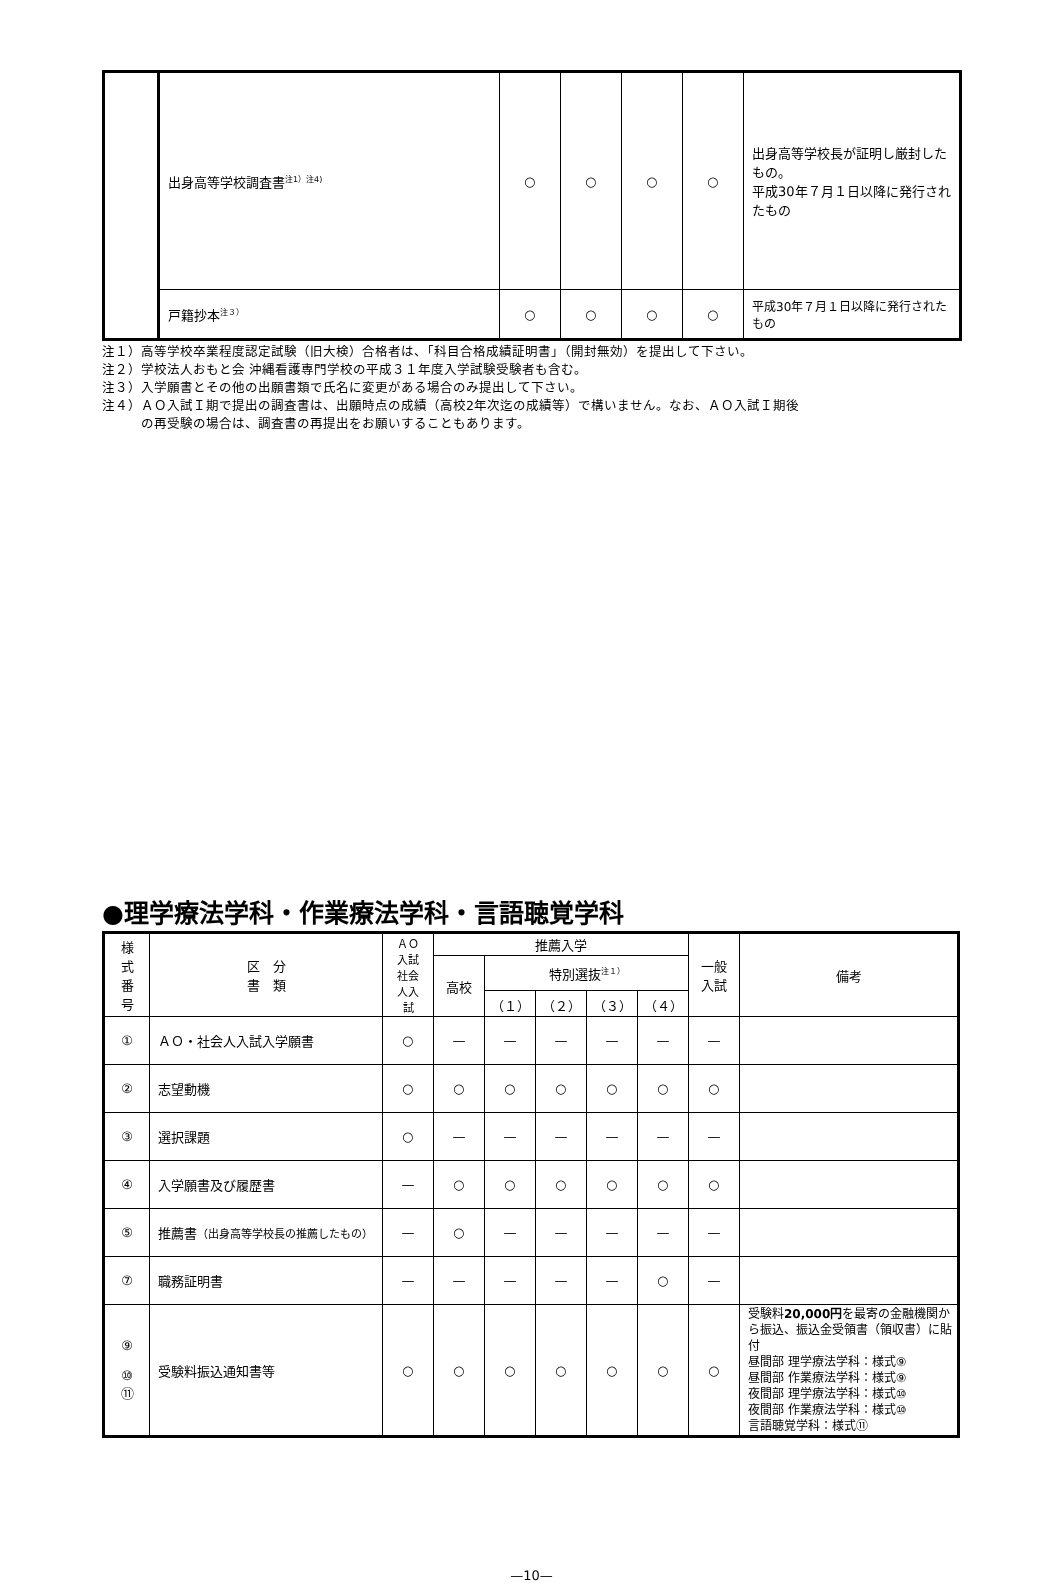| | 出身高等学校調査書<sup>注1）注4)</sup> | ○ | ○ | ○ | ○ | 出身高等学校長が証明し厳封したもの。 平成30年７月１日以降に発行されたもの |
| | 戸籍抄本<sup>注３）</sup> | ○ | ○ | ○ | ○ | 平成30年７月１日以降に発行されたもの |
注１）高等学校卒業程度認定試験（旧大検）合格者は、「科目合格成績証明書」（開封無効）を提出して下さい。
注２）学校法人おもと会 沖縄看護専門学校の平成３１年度入学試験受験者も含む。
注３）入学願書とその他の出願書類で氏名に変更がある場合のみ提出して下さい。
注４）ＡＯ入試Ｉ期で提出の調査書は、出願時点の成績（高校2年次迄の成績等）で構いません。なお、ＡＯ入試Ｉ期後
　　　の再受験の場合は、調査書の再提出をお願いすることもあります。
●理学療法学科・作業療法学科・言語聴覚学科
| 様 式 番 号 | 区 分 書 類 | ＡＯ 入試 社会 人入 試 | 推薦入学 | | | | | 一般 入試 | 備考 |
| --- | --- | --- | --- | --- | --- | --- | --- | --- | --- |
| | | | 高校 | 特別選抜<sup>注１）</sup> | | | | | |
| | | | | （１） | （２） | （３） | （４） | | |
| ① | ＡＯ・社会人入試入学願書 | ○ | — | — | — | — | — | — | |
| ② | 志望動機 | ○ | ○ | ○ | ○ | ○ | ○ | ○ | |
| ③ | 選択課題 | ○ | — | — | — | — | — | — | |
| ④ | 入学願書及び履歴書 | — | ○ | ○ | ○ | ○ | ○ | ○ | |
| ⑤ | 推薦書 （出身高等学校長の推薦したもの） | — | ○ | — | — | — | — | — | |
| ⑦ | 職務証明書 | — | — | — | — | — | ○ | — | |
| ⑨ ⑩ ⑪ | 受験料振込通知書等 | ○ | ○ | ○ | ○ | ○ | ○ | ○ | 受験料 20,000円 を最寄の金融機関から振込、振込金受領書（領収書）に貼付 昼間部 理学療法学科：様式⑨ 昼間部 作業療法学科：様式⑨ 夜間部 理学療法学科：様式⑩ 夜間部 作業療法学科：様式⑩ 言語聴覚学科：様式⑪ |
—10—